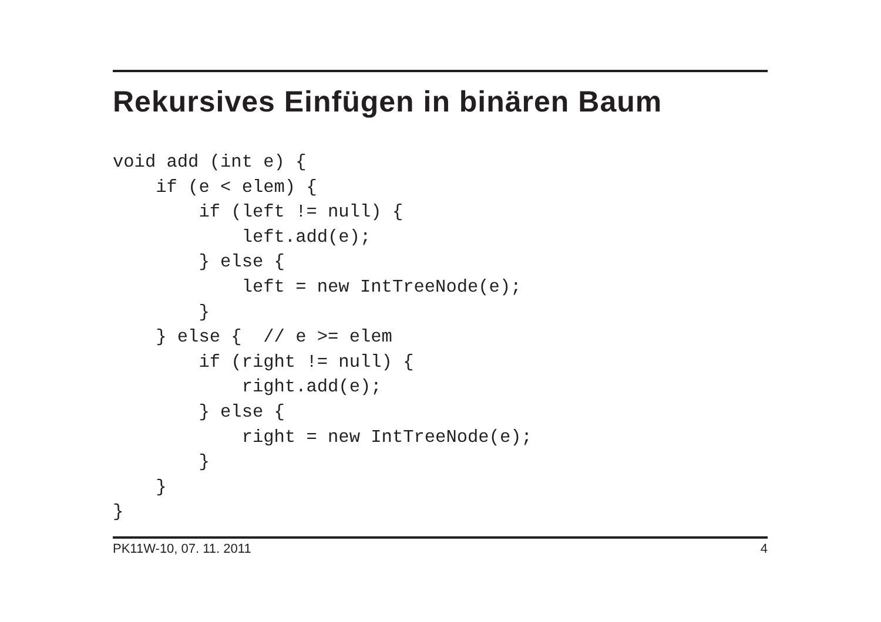Rekursives Einfügen in binären Baum
void add (int e) {
    if (e < elem) {
        if (left != null) {
            left.add(e);
        } else {
            left = new IntTreeNode(e);
        }
    } else {  // e >= elem
        if (right != null) {
            right.add(e);
        } else {
            right = new IntTreeNode(e);
        }
    }
}
PK11W-10, 07. 11. 2011 4